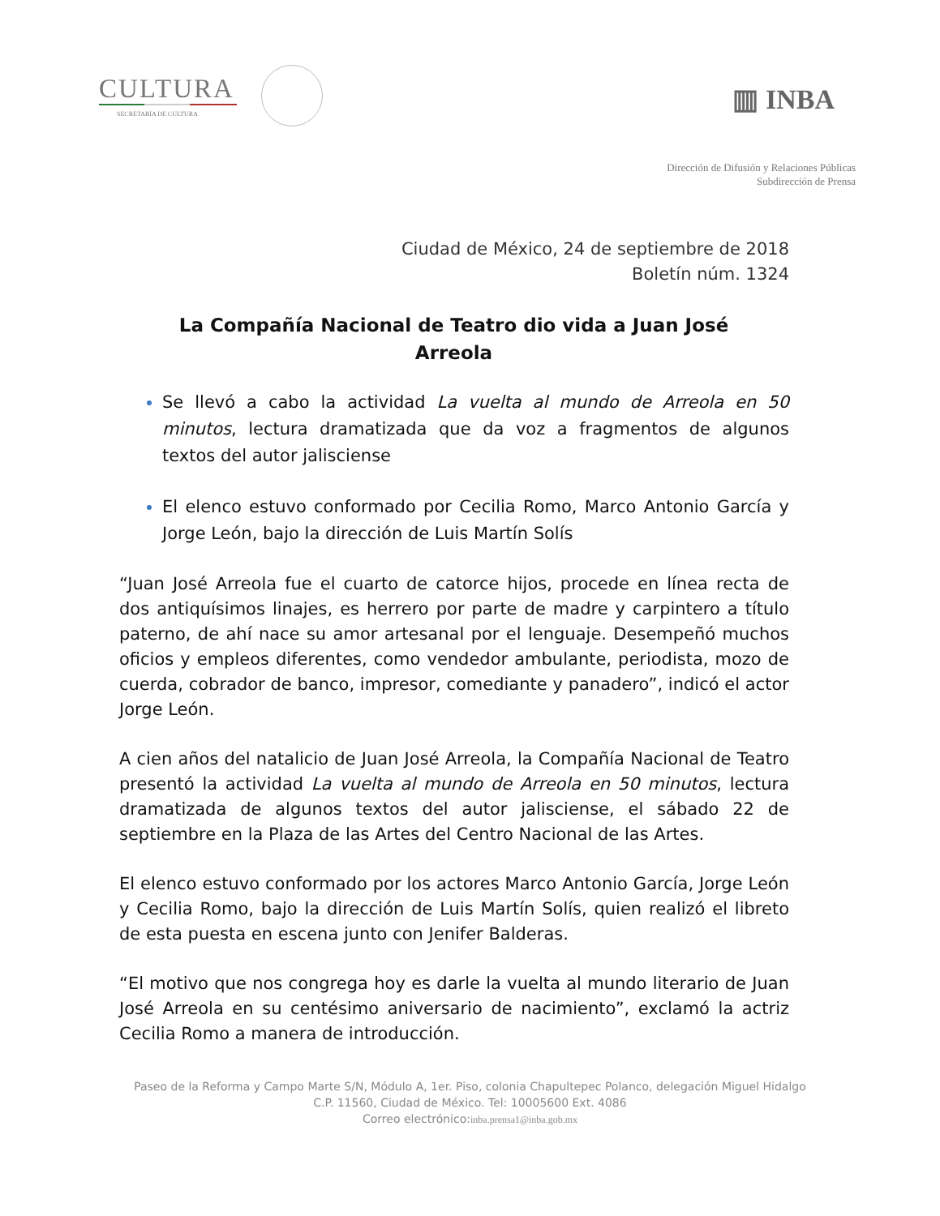CULTURA
SECRETARÍA DE CULTURA
▥ INBA
Dirección de Difusión y Relaciones Públicas
Subdirección de Prensa
Ciudad de México, 24 de septiembre de 2018
Boletín núm. 1324
La Compañía Nacional de Teatro dio vida a Juan José Arreola
Se llevó a cabo la actividad La vuelta al mundo de Arreola en 50 minutos, lectura dramatizada que da voz a fragmentos de algunos textos del autor jalisciense
El elenco estuvo conformado por Cecilia Romo, Marco Antonio García y Jorge León, bajo la dirección de Luis Martín Solís
“Juan José Arreola fue el cuarto de catorce hijos, procede en línea recta de dos antiquísimos linajes, es herrero por parte de madre y carpintero a título paterno, de ahí nace su amor artesanal por el lenguaje. Desempeñó muchos oficios y empleos diferentes, como vendedor ambulante, periodista, mozo de cuerda, cobrador de banco, impresor, comediante y panadero”, indicó el actor Jorge León.
A cien años del natalicio de Juan José Arreola, la Compañía Nacional de Teatro presentó la actividad La vuelta al mundo de Arreola en 50 minutos, lectura dramatizada de algunos textos del autor jalisciense, el sábado 22 de septiembre en la Plaza de las Artes del Centro Nacional de las Artes.
El elenco estuvo conformado por los actores Marco Antonio García, Jorge León y Cecilia Romo, bajo la dirección de Luis Martín Solís, quien realizó el libreto de esta puesta en escena junto con Jenifer Balderas.
“El motivo que nos congrega hoy es darle la vuelta al mundo literario de Juan José Arreola en su centésimo aniversario de nacimiento”, exclamó la actriz Cecilia Romo a manera de introducción.
Paseo de la Reforma y Campo Marte S/N, Módulo A, 1er. Piso, colonia Chapultepec Polanco, delegación Miguel Hidalgo
C.P. 11560, Ciudad de México. Tel: 10005600 Ext. 4086
Correo electrónico:inba.prensa1@inba.gob.mx